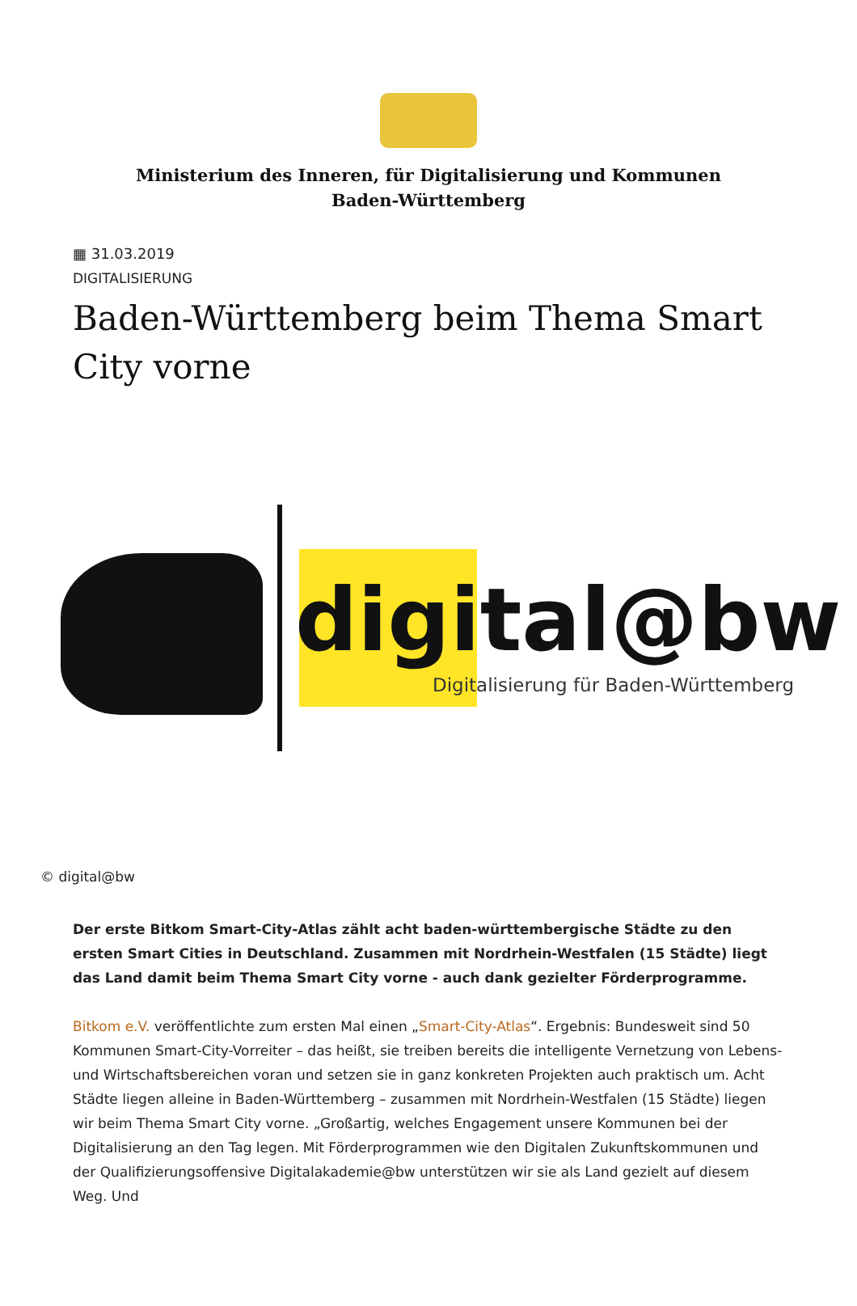Ministerium des Inneren, für Digitalisierung und Kommunen
Baden-Württemberg
▦ 31.03.2019
DIGITALISIERUNG
Baden-Württemberg beim Thema Smart City vorne
digital@bw
Digitalisierung für Baden-Württemberg
© digital@bw
Der erste Bitkom Smart-City-Atlas zählt acht baden-württembergische Städte zu den ersten Smart Cities in Deutschland. Zusammen mit Nordrhein-Westfalen (15 Städte) liegt das Land damit beim Thema Smart City vorne - auch dank gezielter Förderprogramme.
Bitkom e.V. veröffentlichte zum ersten Mal einen „Smart-City-Atlas“. Ergebnis: Bundesweit sind 50 Kommunen Smart-City-Vorreiter – das heißt, sie treiben bereits die intelligente Vernetzung von Lebens- und Wirtschaftsbereichen voran und setzen sie in ganz konkreten Projekten auch praktisch um. Acht Städte liegen alleine in Baden-Württemberg – zusammen mit Nordrhein-Westfalen (15 Städte) liegen wir beim Thema Smart City vorne. „Großartig, welches Engagement unsere Kommunen bei der Digitalisierung an den Tag legen. Mit Förderprogrammen wie den Digitalen Zukunftskommunen und der Qualifizierungsoffensive Digitalakademie@bw unterstützen wir sie als Land gezielt auf diesem Weg. Und